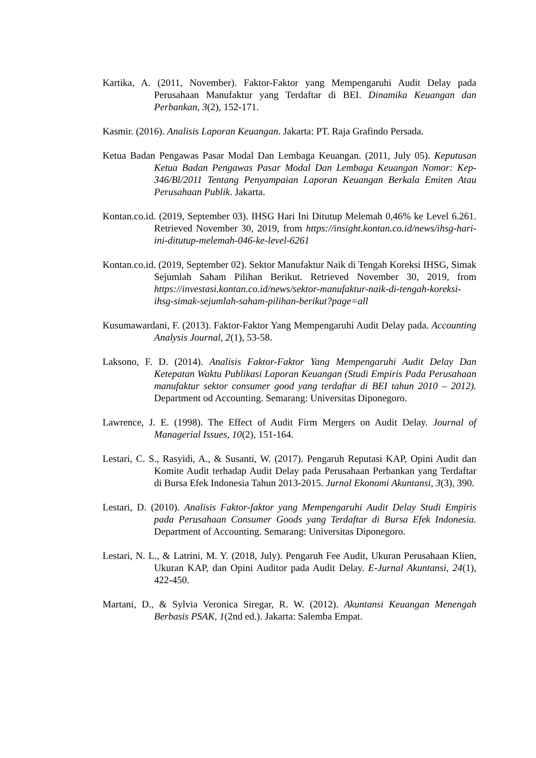Kartika, A. (2011, November). Faktor-Faktor yang Mempengaruhi Audit Delay pada Perusahaan Manufaktur yang Terdaftar di BEI. Dinamika Keuangan dan Perbankan, 3(2), 152-171.
Kasmir. (2016). Analisis Laporan Keuangan. Jakarta: PT. Raja Grafindo Persada.
Ketua Badan Pengawas Pasar Modal Dan Lembaga Keuangan. (2011, July 05). Keputusan Ketua Badan Pengawas Pasar Modal Dan Lembaga Keuangan Nomor: Kep-346/Bl/2011 Tentang Penyampaian Laporan Keuangan Berkala Emiten Atau Perusahaan Publik. Jakarta.
Kontan.co.id. (2019, September 03). IHSG Hari Ini Ditutup Melemah 0,46% ke Level 6.261. Retrieved November 30, 2019, from https://insight.kontan.co.id/news/ihsg-hari-ini-ditutup-melemah-046-ke-level-6261
Kontan.co.id. (2019, September 02). Sektor Manufaktur Naik di Tengah Koreksi IHSG, Simak Sejumlah Saham Pilihan Berikut. Retrieved November 30, 2019, from https://investasi.kontan.co.id/news/sektor-manufaktur-naik-di-tengah-koreksi-ihsg-simak-sejumlah-saham-pilihan-berikut?page=all
Kusumawardani, F. (2013). Faktor-Faktor Yang Mempengaruhi Audit Delay pada. Accounting Analysis Journal, 2(1), 53-58.
Laksono, F. D. (2014). Analisis Faktor-Faktor Yang Mempengaruhi Audit Delay Dan Ketepatan Waktu Publikasi Laporan Keuangan (Studi Empiris Pada Perusahaan manufaktur sektor consumer good yang terdaftar di BEI tahun 2010 – 2012). Department od Accounting. Semarang: Universitas Diponegoro.
Lawrence, J. E. (1998). The Effect of Audit Firm Mergers on Audit Delay. Journal of Managerial Issues, 10(2), 151-164.
Lestari, C. S., Rasyidi, A., & Susanti, W. (2017). Pengaruh Reputasi KAP, Opini Audit dan Komite Audit terhadap Audit Delay pada Perusahaan Perbankan yang Terdaftar di Bursa Efek Indonesia Tahun 2013-2015. Jurnal Ekonomi Akuntansi, 3(3), 390.
Lestari, D. (2010). Analisis Faktor-faktor yang Mempengaruhi Audit Delay Studi Empiris pada Perusahaan Consumer Goods yang Terdaftar di Bursa Efek Indonesia. Department of Accounting. Semarang: Universitas Diponegoro.
Lestari, N. L., & Latrini, M. Y. (2018, July). Pengaruh Fee Audit, Ukuran Perusahaan Klien, Ukuran KAP, dan Opini Auditor pada Audit Delay. E-Jurnal Akuntansi, 24(1), 422-450.
Martani, D., & Sylvia Veronica Siregar, R. W. (2012). Akuntansi Keuangan Menengah Berbasis PSAK, 1(2nd ed.). Jakarta: Salemba Empat.